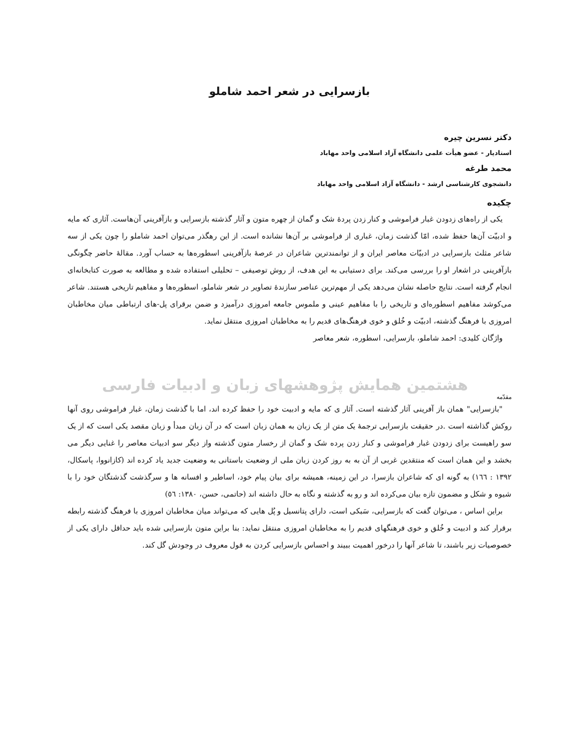بازسرایی در شعر احمد شاملو
دکتر نسرین چیره
استادیار - عضو هیأت علمی دانشگاه آزاد اسلامی واحد مهاباد
محمد طرغه
دانشجوی کارشناسی ارشد - دانشگاه آزاد اسلامی واحد مهاباد
چکیده
یکی از راه‌های زدودن غبار فراموشی و کنار زدن پردهٔ شک و گمان از چهره متون و آثار گذشته بازسرایی و بازآفرینی آن‌هاست. آثاری که مایه و ادبیّت آن‌ها حفظ شده، امّا گذشت زمان، غباری از فراموشی بر آن‌ها نشانده است. از این رهگذر می‌توان احمد شاملو را چون یکی از سه شاعر مثلث بازسرایی در ادبیّات معاصر ایران و از توانمندترین شاعران در عرصهٔ بازآفرینی اسطوره‌ها به حساب آورد. مقالهٔ حاضر چگونگی بازآفرینی در اشعار او را بررسی می‌کند. برای دستیابی به این هدف، از روش توصیفی – تحلیلی استفاده شده و مطالعه به صورت کتابخانه‌ای انجام گرفته است. نتایج حاصله نشان می‌دهد یکی از مهم‌ترین عناصر سازندهٔ تصاویر در شعر شاملو، اسطوره‌ها و مفاهیم تاریخی هستند. شاعر می‌کوشد مفاهیم اسطوره‌ای و تاریخی را با مفاهیم عینی و ملموس جامعه امروزی درآمیزد و ضمن برقرای پل-های ارتباطی میان مخاطبان امروزی با فرهنگ گذشته، ادبیّت و خُلق و خوی فرهنگ‌های قدیم را به مخاطبان امروزی منتقل نماید.
واژگان کلیدی: احمد شاملو، بازسرایی، اسطوره، شعر معاصر
هشتمین همایش پژوهشهای زبان و ادبیات فارسی
مقدّمه
"بازسرایی" همان باز آفرینی آثار گذشته است. آثار ی که مایه و ادبیت خود را حفظ کرده اند، اما با گذشت زمان، غبار فراموشی روی آنها روکش گذاشته است .در حقیقت بازسرایی ترجمهٔ یک متن از یک زبان به همان زبان است که در آن زبان مبدأ و زبان مقصد یکی است که از یک سو راهیست برای زدودن غبار فراموشی و کنار زدن پرده شک و گمان از رخسار متون گذشته واز دیگر سو ادبیات معاصر را غنایی دیگر می بخشد و این همان است که منتقدین غربی از آن به به روز کردن زبان ملی از وضعیت باستانی به وضعیت جدید یاد کرده اند (کازانووا، پاسکال، ۱۳۹۲ : ۱٦٦) به گونه ای که شاعران بازسرا، در این زمینه، همیشه برای بیان پیام خود، اساطیر و افسانه ها و سرگذشت گذشتگان خود را با شیوه و شکل و مضمون تازه بیان می‌کرده اند و رو به گذشته و نگاه به حال داشته اند (حاتمی، حسن، ۱۳۸۰: ٥٦)
براین اساس ، می‌توان گفت که بازسرایی، سَبکی است، دارای پتانسیل و پُل هایی که می‌تواند میان مخاطبان امروزی با فرهنگ گذشته رابطه برقرار کند و ادبیت و خُلق و خوی فرهنگهای قدیم را به مخاطبان امروزی منتقل نماید: بنا براین متون بازسرایی شده باید حداقل دارای یکی از خصوصیات زیر باشند، تا شاعر آنها را درخور اهمیت ببیند و احساس بازسرایی کردن به قول معروف در وجودش گل کند.